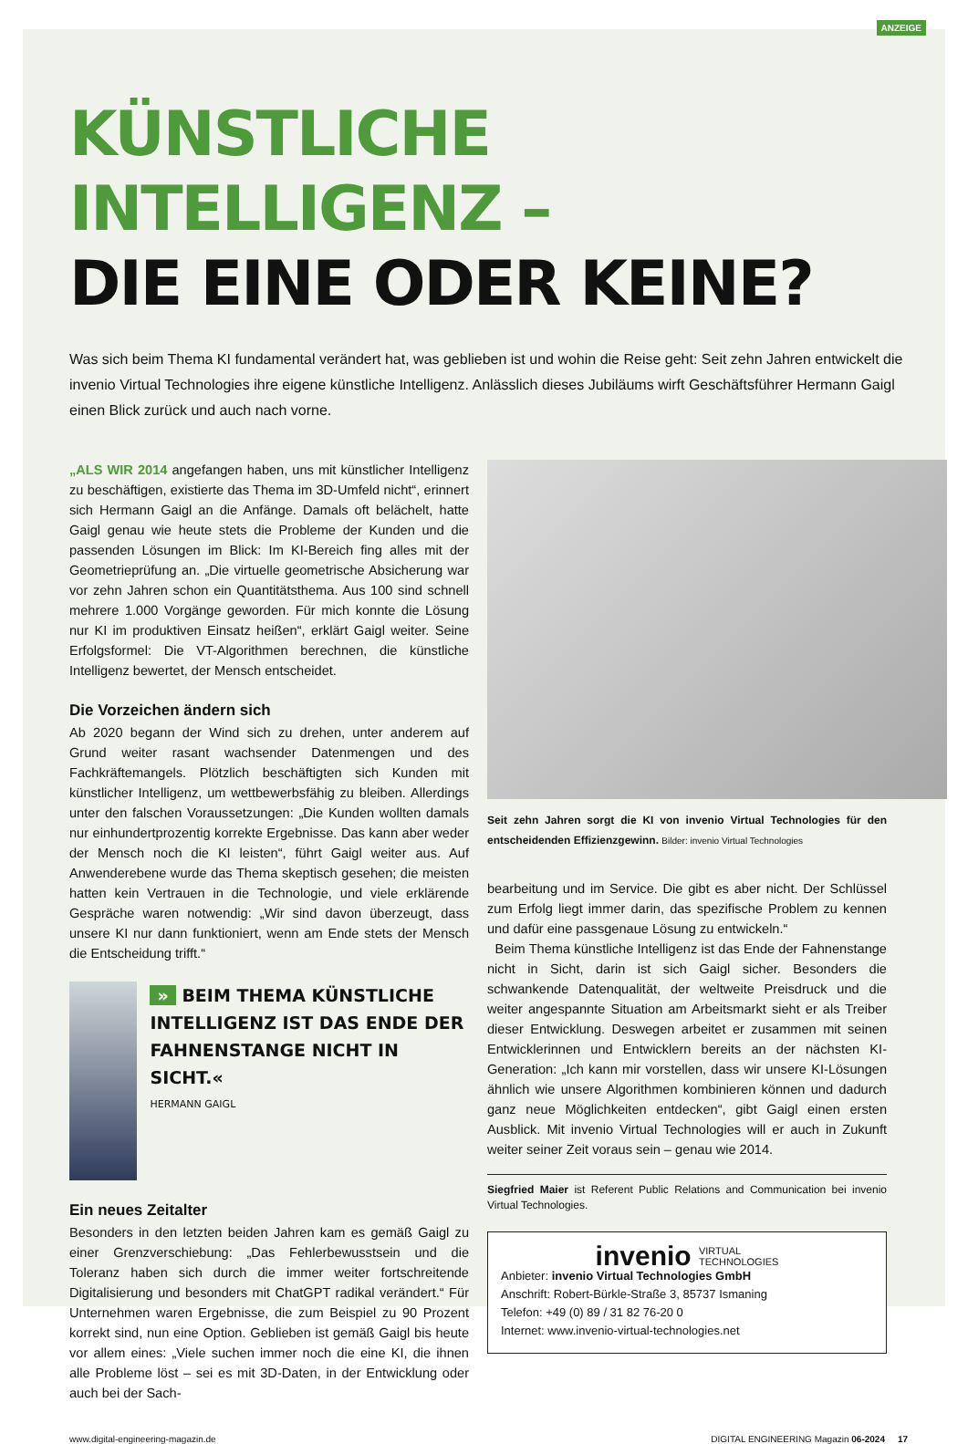ANZEIGE
KÜNSTLICHE INTELLIGENZ –
DIE EINE ODER KEINE?
Was sich beim Thema KI fundamental verändert hat, was geblieben ist und wohin die Reise geht: Seit zehn Jahren entwickelt die invenio Virtual Technologies ihre eigene künstliche Intelligenz. Anlässlich dieses Jubiläums wirft Geschäftsführer Hermann Gaigl einen Blick zurück und auch nach vorne.
„ALS WIR 2014 angefangen haben, uns mit künstlicher Intelligenz zu beschäftigen, existierte das Thema im 3D-Umfeld nicht“, erinnert sich Hermann Gaigl an die Anfänge. Damals oft belächelt, hatte Gaigl genau wie heute stets die Probleme der Kunden und die passenden Lösungen im Blick: Im KI-Bereich fing alles mit der Geometrieprüfung an. „Die virtuelle geometrische Absicherung war vor zehn Jahren schon ein Quantitätsthema. Aus 100 sind schnell mehrere 1.000 Vorgänge geworden. Für mich konnte die Lösung nur KI im produktiven Einsatz heißen“, erklärt Gaigl weiter. Seine Erfolgsformel: Die VT-Algorithmen berechnen, die künstliche Intelligenz bewertet, der Mensch entscheidet.
Die Vorzeichen ändern sich
Ab 2020 begann der Wind sich zu drehen, unter anderem auf Grund weiter rasant wachsender Datenmengen und des Fachkräftemangels. Plötzlich beschäftigten sich Kunden mit künstlicher Intelligenz, um wettbewerbsfähig zu bleiben. Allerdings unter den falschen Voraussetzungen: „Die Kunden wollten damals nur einhundertprozentig korrekte Ergebnisse. Das kann aber weder der Mensch noch die KI leisten“, führt Gaigl weiter aus. Auf Anwenderebene wurde das Thema skeptisch gesehen; die meisten hatten kein Vertrauen in die Technologie, und viele erklärende Gespräche waren notwendig: „Wir sind davon überzeugt, dass unsere KI nur dann funktioniert, wenn am Ende stets der Mensch die Entscheidung trifft.“
» BEIM THEMA KÜNSTLICHE INTELLIGENZ IST DAS ENDE DER FAHNENSTANGE NICHT IN SICHT.«
HERMANN GAIGL
Ein neues Zeitalter
Besonders in den letzten beiden Jahren kam es gemäß Gaigl zu einer Grenzverschiebung: „Das Fehlerbewusstsein und die Toleranz haben sich durch die immer weiter fortschreitende Digitalisierung und besonders mit ChatGPT radikal verändert.“ Für Unternehmen waren Ergebnisse, die zum Beispiel zu 90 Prozent korrekt sind, nun eine Option. Geblieben ist gemäß Gaigl bis heute vor allem eines: „Viele suchen immer noch die eine KI, die ihnen alle Probleme löst – sei es mit 3D-Daten, in der Entwicklung oder auch bei der Sach-
Seit zehn Jahren sorgt die KI von invenio Virtual Technologies für den entscheidenden Effizienzgewinn. Bilder: invenio Virtual Technologies
bearbeitung und im Service. Die gibt es aber nicht. Der Schlüssel zum Erfolg liegt immer darin, das spezifische Problem zu kennen und dafür eine passgenaue Lösung zu entwickeln.“
Beim Thema künstliche Intelligenz ist das Ende der Fahnenstange nicht in Sicht, darin ist sich Gaigl sicher. Besonders die schwankende Datenqualität, der weltweite Preisdruck und die weiter angespannte Situation am Arbeitsmarkt sieht er als Treiber dieser Entwicklung. Deswegen arbeitet er zusammen mit seinen Entwicklerinnen und Entwicklern bereits an der nächsten KI-Generation: „Ich kann mir vorstellen, dass wir unsere KI-Lösungen ähnlich wie unsere Algorithmen kombinieren können und dadurch ganz neue Möglichkeiten entdecken“, gibt Gaigl einen ersten Ausblick. Mit invenio Virtual Technologies will er auch in Zukunft weiter seiner Zeit voraus sein – genau wie 2014.
Siegfried Maier ist Referent Public Relations and Communication bei invenio Virtual Technologies.
invenio VIRTUAL
TECHNOLOGIES
Anbieter: invenio Virtual Technologies GmbH
Anschrift: Robert-Bürkle-Straße 3, 85737 Ismaning
Telefon: +49 (0) 89 / 31 82 76-20 0
Internet: www.invenio-virtual-technologies.net
www.digital-engineering-magazin.de DIGITAL ENGINEERING Magazin 06-2024 17